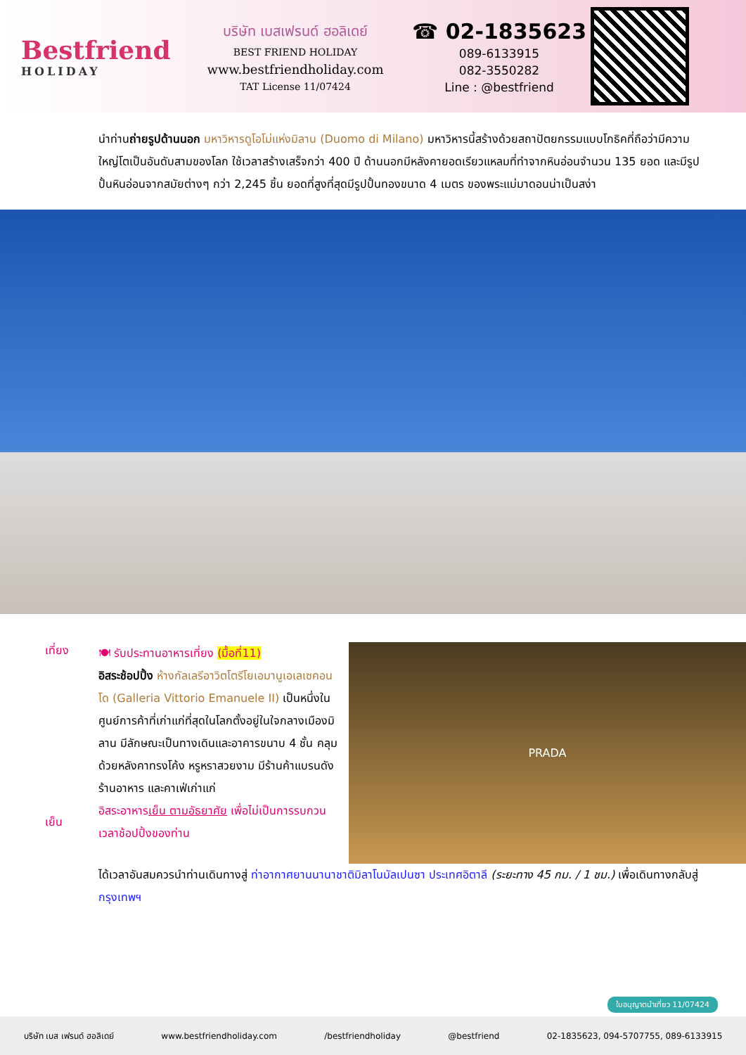Bestfriend
HOLIDAY
บริษัท เบสเฟรนด์ ฮอลิเดย์
BEST FRIEND HOLIDAY
www.bestfriendholiday.com
TAT License 11/07424
☎ 02-1835623
089-6133915
082-3550282
Line : @bestfriend
นำท่านถ่ายรูปด้านนอก มหาวิหารดูโอโม่แห่งมิลาน (Duomo di Milano) มหาวิหารนี้สร้างด้วยสถาปัตยกรรมแบบโกธิคที่ถือว่ามีความใหญ่โตเป็นอันดับสามของโลก ใช้เวลาสร้างเสร็จกว่า 400 ปี ด้านนอกมีหลังคายอดเรียวแหลมที่ทำจากหินอ่อนจำนวน 135 ยอด และมีรูปปั้นหินอ่อนจากสมัยต่างๆ กว่า 2,245 ชิ้น ยอดที่สูงที่สุดมีรูปปั้นทองขนาด 4 เมตร ของพระแม่มาดอนน่าเป็นสง่า
เที่ยง
เย็น
🍽 รับประทานอาหารเที่ยง (มื้อที่11)
อิสระช้อปปิ้ง ห้างกัลเลรีอาวิตโตรีโยเอมานูเอเลเซคอนโด (Galleria Vittorio Emanuele II) เป็นหนึ่งในศูนย์การค้าที่เก่าแก่ที่สุดในโลกตั้งอยู่ในใจกลางเมืองมิลาน มีลักษณะเป็นทางเดินและอาคารขนาบ 4 ชั้น คลุมด้วยหลังคาทรงโค้ง หรูหราสวยงาม มีร้านค้าแบรนดัง ร้านอาหาร และคาเฟ่เก่าแก่
อิสระอาหารเย็น ตามอัธยาศัย เพื่อไม่เป็นการรบกวนเวลาช้อปปิ้งของท่าน
PRADA
ได้เวลาอันสมควรนำท่านเดินทางสู่ ท่าอากาศยานนานาชาติมิลาโนมัลเปนซา ประเทศอิตาลี (ระยะทาง 45 กม. / 1 ชม.) เพื่อเดินทางกลับสู่ กรุงเทพฯ
ใบอนุญาตนำเที่ยว 11/07424
บริษัท เบส เฟรนด์ ฮอลิเดย์ www.bestfriendholiday.com /bestfriendholiday @bestfriend 02-1835623, 094-5707755, 089-6133915